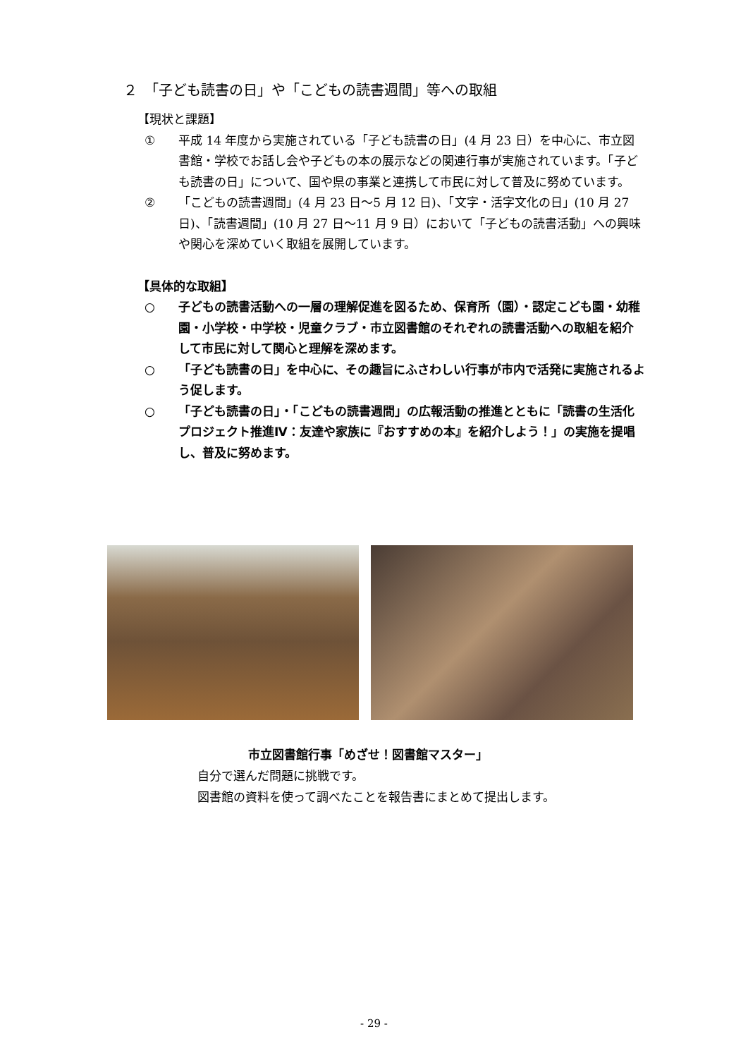２　「子ども読書の日」や「こどもの読書週間」等への取組
【現状と課題】
① 平成 14 年度から実施されている「子ども読書の日」(4 月 23 日）を中心に、市立図書館・学校でお話し会や子どもの本の展示などの関連行事が実施されています。「子ども読書の日」について、国や県の事業と連携して市民に対して普及に努めています。
② 「こどもの読書週間」(4 月 23 日～5 月 12 日)、「文字・活字文化の日」(10 月 27 日)、「読書週間」(10 月 27 日～11 月 9 日）において「子どもの読書活動」への興味や関心を深めていく取組を展開しています。
【具体的な取組】
○ 子どもの読書活動への一層の理解促進を図るため、保育所（園）・認定こども園・幼稚園・小学校・中学校・児童クラブ・市立図書館のそれぞれの読書活動への取組を紹介して市民に対して関心と理解を深めます。
○ 「子ども読書の日」を中心に、その趣旨にふさわしい行事が市内で活発に実施されるよう促します。
○ 「子ども読書の日」・「こどもの読書週間」の広報活動の推進とともに「読書の生活化プロジェクト推進Ⅳ：友達や家族に『おすすめの本』を紹介しよう！」の実施を提唱し、普及に努めます。
市立図書館行事「めざせ！図書館マスター」
自分で選んだ問題に挑戦です。
図書館の資料を使って調べたことを報告書にまとめて提出します。
- 29 -